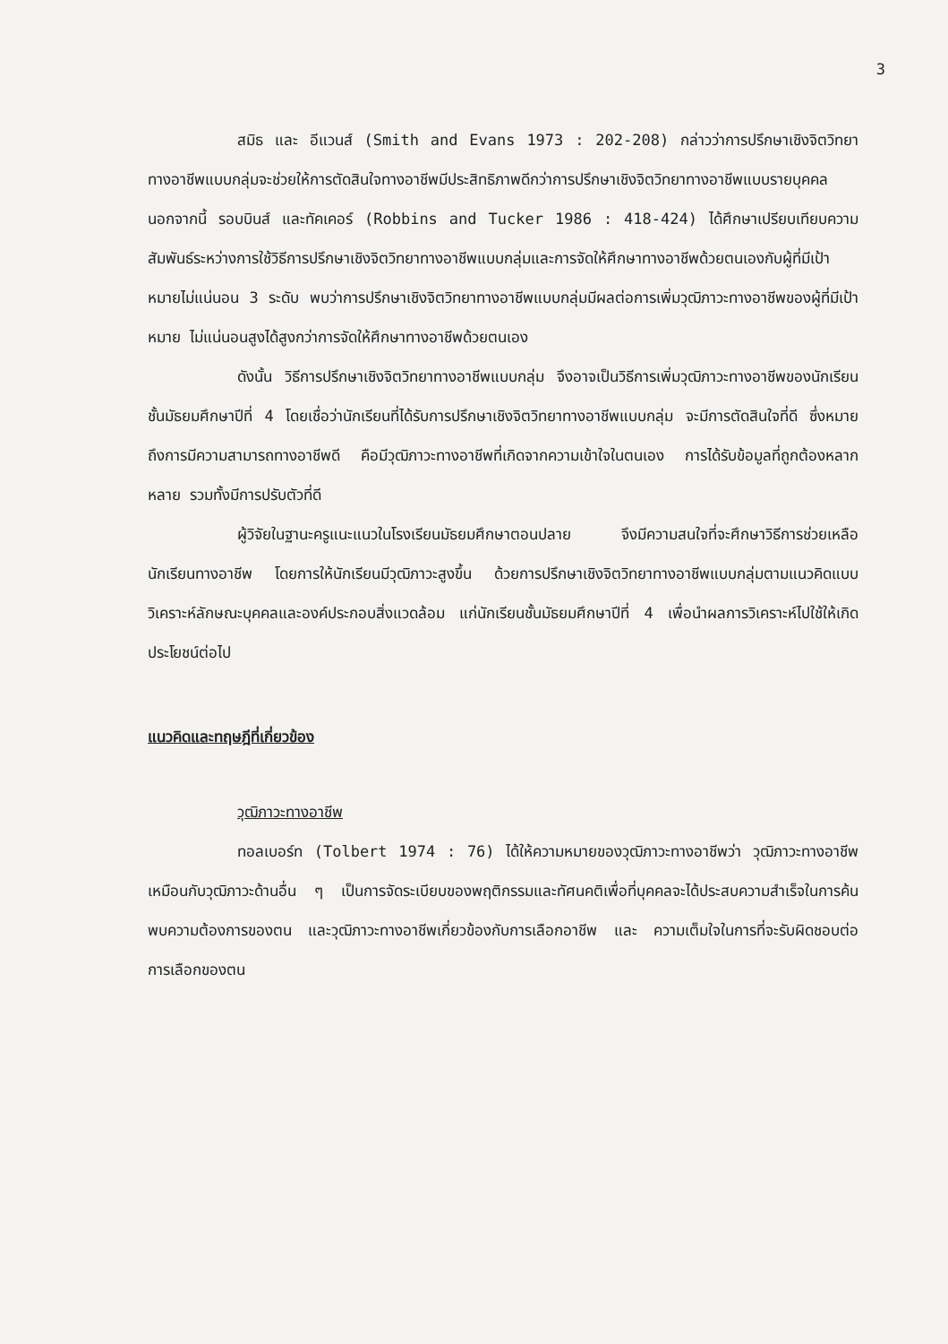3
สมิธ และ อีแวนส์ (Smith and Evans 1973 : 202-208) กล่าวว่าการปรึกษาเชิงจิตวิทยาทางอาชีพแบบกลุ่มจะช่วยให้การตัดสินใจทางอาชีพมีประสิทธิภาพดีกว่าการปรึกษาเชิงจิตวิทยาทางอาชีพแบบรายบุคคล นอกจากนี้ รอบบินส์ และทัคเคอร์ (Robbins and Tucker 1986 : 418-424) ได้ศึกษาเปรียบเทียบความสัมพันธ์ระหว่างการใช้วิธีการปรึกษาเชิงจิตวิทยาทางอาชีพแบบกลุ่มและการจัดให้ศึกษาทางอาชีพด้วยตนเองกับผู้ที่มีเป้าหมายไม่แน่นอน 3 ระดับ พบว่าการปรึกษาเชิงจิตวิทยาทางอาชีพแบบกลุ่มมีผลต่อการเพิ่มวุฒิภาวะทางอาชีพของผู้ที่มีเป้าหมาย ไม่แน่นอนสูงได้สูงกว่าการจัดให้ศึกษาทางอาชีพด้วยตนเอง
ดังนั้น วิธีการปรึกษาเชิงจิตวิทยาทางอาชีพแบบกลุ่ม จึงอาจเป็นวิธีการเพิ่มวุฒิภาวะทางอาชีพของนักเรียนชั้นมัธยมศึกษาปีที่ 4 โดยเชื่อว่านักเรียนที่ได้รับการปรึกษาเชิงจิตวิทยาทางอาชีพแบบกลุ่ม จะมีการตัดสินใจที่ดี ซึ่งหมายถึงการมีความสามารถทางอาชีพดี คือมีวุฒิภาวะทางอาชีพที่เกิดจากความเข้าใจในตนเอง การได้รับข้อมูลที่ถูกต้องหลากหลาย รวมทั้งมีการปรับตัวที่ดี
ผู้วิจัยในฐานะครูแนะแนวในโรงเรียนมัธยมศึกษาตอนปลาย จึงมีความสนใจที่จะศึกษาวิธีการช่วยเหลือนักเรียนทางอาชีพ โดยการให้นักเรียนมีวุฒิภาวะสูงขึ้น ด้วยการปรึกษาเชิงจิตวิทยาทางอาชีพแบบกลุ่มตามแนวคิดแบบวิเคราะห์ลักษณะบุคคลและองค์ประกอบสิ่งแวดล้อม แก่นักเรียนชั้นมัธยมศึกษาปีที่ 4 เพื่อนำผลการวิเคราะห์ไปใช้ให้เกิดประโยชน์ต่อไป
แนวคิดและทฤษฎีที่เกี่ยวข้อง
วุฒิภาวะทางอาชีพ
ทอลเบอร์ท (Tolbert 1974 : 76) ได้ให้ความหมายของวุฒิภาวะทางอาชีพว่า วุฒิภาวะทางอาชีพเหมือนกับวุฒิภาวะด้านอื่น ๆ เป็นการจัดระเบียบของพฤติกรรมและทัศนคติเพื่อที่บุคคลจะได้ประสบความสำเร็จในการค้นพบความต้องการของตน และวุฒิภาวะทางอาชีพเกี่ยวข้องกับการเลือกอาชีพ และ ความเต็มใจในการที่จะรับผิดชอบต่อการเลือกของตน